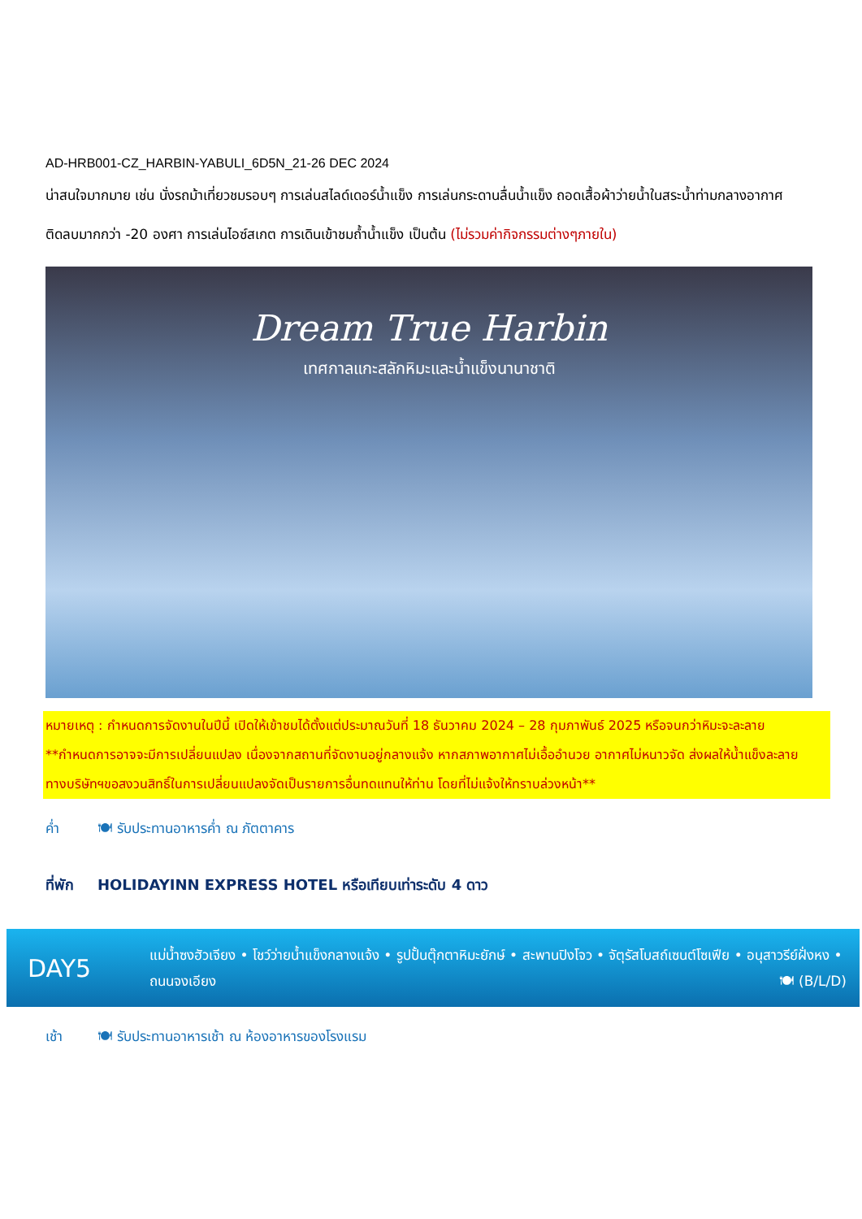AD-HRB001-CZ_HARBIN-YABULI_6D5N_21-26 DEC 2024
น่าสนใจมากมาย เช่น นั่งรถม้าเที่ยวชมรอบๆ การเล่นสไลด์เดอร์น้ำแข็ง การเล่นกระดานลื่นน้ำแข็ง ถอดเสื้อผ้าว่ายน้ำในสระน้ำท่ามกลางอากาศติดลบมากกว่า -20 องศา การเล่นไอซ์สเกต การเดินเข้าชมถ้ำน้ำแข็ง เป็นต้น (ไม่รวมค่ากิจกรรมต่างๆภายใน)
Dream True Harbin
เทศกาลแกะสลักหิมะและน้ำแข็งนานาชาติ
หมายเหตุ : กำหนดการจัดงานในปีนี้ เปิดให้เข้าชมได้ตั้งแต่ประมาณวันที่ 18 ธันวาคม 2024 – 28 กุมภาพันธ์ 2025 หรือจนกว่าหิมะจะละลาย **กำหนดการอาจจะมีการเปลี่ยนแปลง เนื่องจากสถานที่จัดงานอยู่กลางแจ้ง หากสภาพอากาศไม่เอื้ออำนวย อากาศไม่หนาวจัด ส่งผลให้น้ำแข็งละลาย ทางบริษัทฯขอสงวนสิทธิ์ในการเปลี่ยนแปลงจัดเป็นรายการอื่นทดแทนให้ท่าน โดยที่ไม่แจ้งให้ทราบล่วงหน้า**
ค่ำ 🍽 รับประทานอาหารค่ำ ณ ภัตตาคาร
ที่พัก HOLIDAYINN EXPRESS HOTEL หรือเทียบเท่าระดับ 4 ดาว
DAY5
แม่น้ำซงฮัวเจียง • โชว์ว่ายน้ำแข็งกลางแจ้ง • รูปปั้นตุ๊กตาหิมะยักษ์ • สะพานปิงโจว • จัตุรัสโบสถ์เซนต์โซเฟีย • อนุสาวรีย์ฝั่งหง • ถนนจงเอียง 🍽 (B/L/D)
เช้า 🍽 รับประทานอาหารเช้า ณ ห้องอาหารของโรงแรม